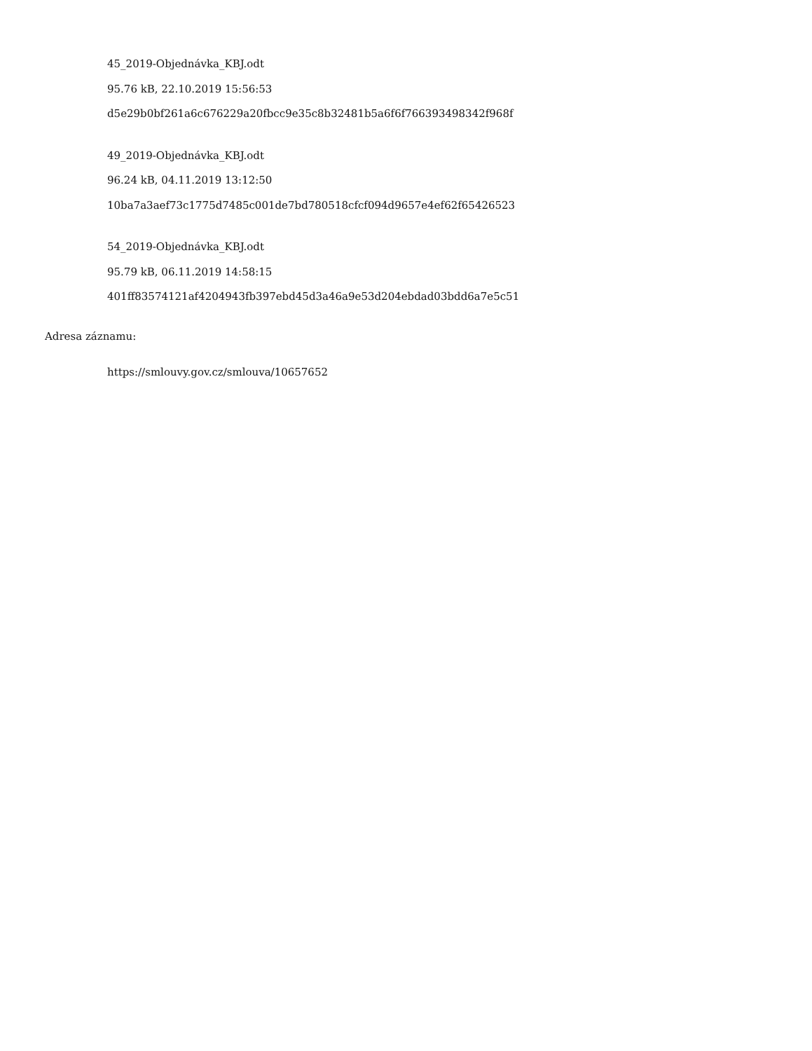45_2019-Objednávka_KBJ.odt
95.76 kB, 22.10.2019 15:56:53
d5e29b0bf261a6c676229a20fbcc9e35c8b32481b5a6f6f766393498342f968f
49_2019-Objednávka_KBJ.odt
96.24 kB, 04.11.2019 13:12:50
10ba7a3aef73c1775d7485c001de7bd780518cfcf094d9657e4ef62f65426523
54_2019-Objednávka_KBJ.odt
95.79 kB, 06.11.2019 14:58:15
401ff83574121af4204943fb397ebd45d3a46a9e53d204ebdad03bdd6a7e5c51
Adresa záznamu:
https://smlouvy.gov.cz/smlouva/10657652